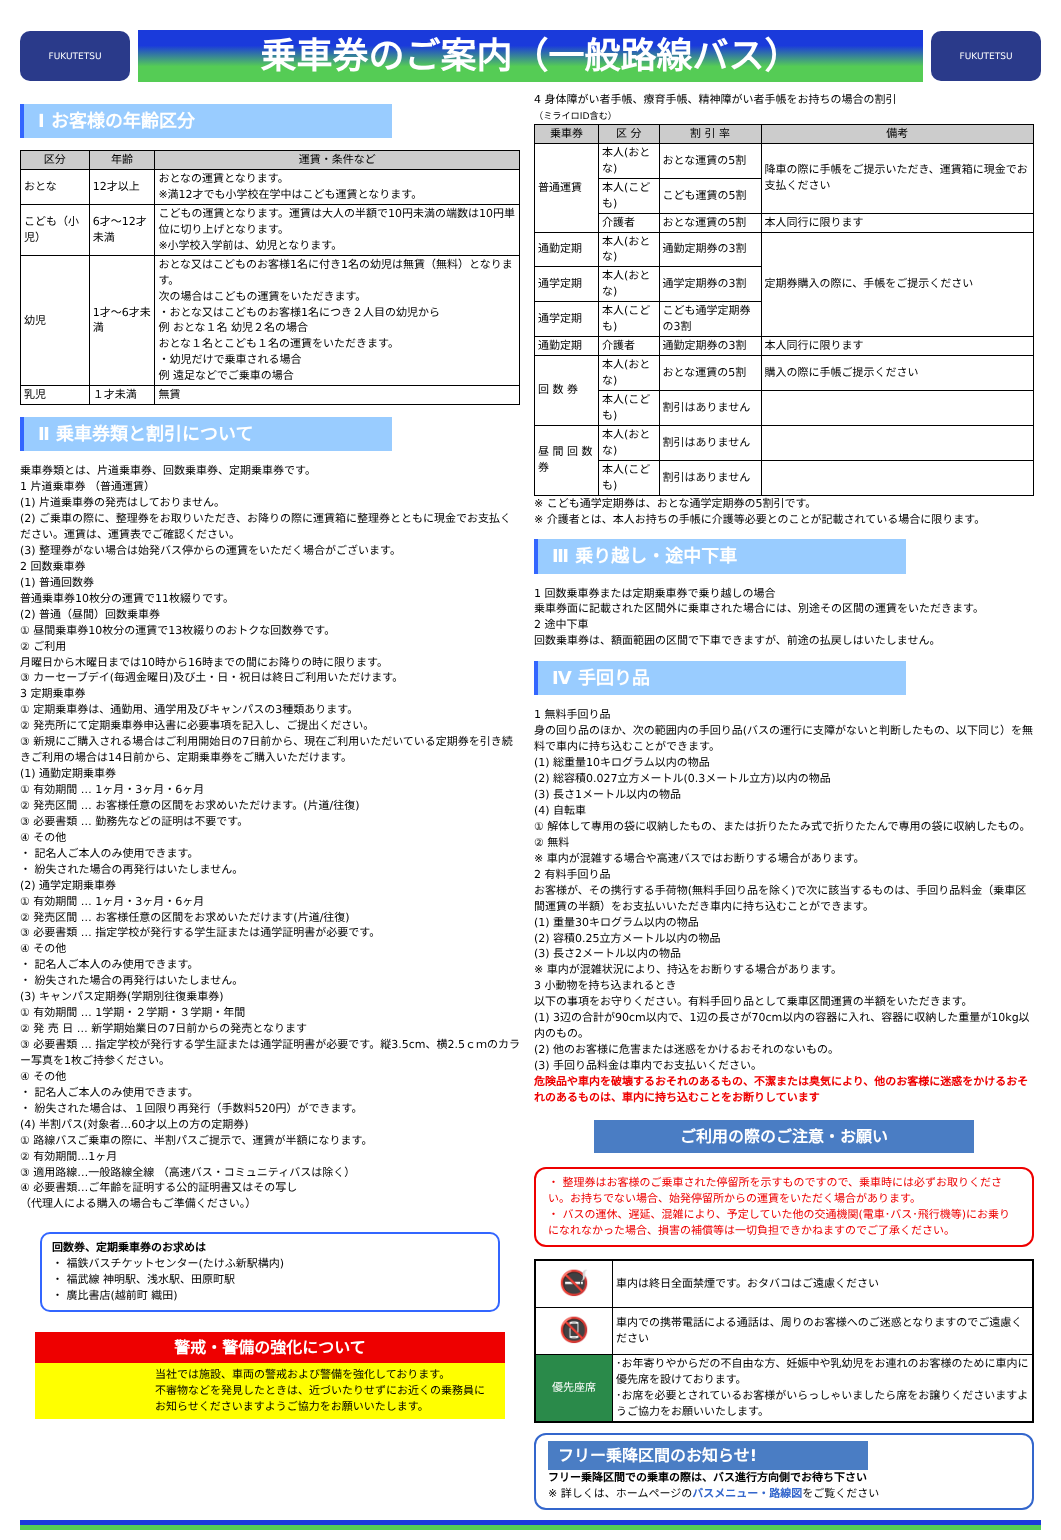FUKUTETSU
乗車券のご案内（一般路線バス）
FUKUTETSU
Ⅰ お客様の年齢区分
| 区分 | 年齢 | 運賃・条件など |
| --- | --- | --- |
| おとな | 12才以上 | おとなの運賃となります。 ※満12才でも小学校在学中はこども運賃となります。 |
| こども（小児） | 6才～12才未満 | こどもの運賃となります。運賃は大人の半額で10円未満の端数は10円単位に切り上げとなります。 ※小学校入学前は、幼児となります。 |
| 幼児 | 1才～6才未満 | おとな又はこどものお客様1名に付き1名の幼児は無賃（無料）となります。 次の場合はこどもの運賃をいただきます。 ・おとな又はこどものお客様1名につき２人目の幼児から 例 おとな１名 幼児２名の場合 おとな１名とこども１名の運賃をいただきます。 ・幼児だけで乗車される場合 例 遠足などでご乗車の場合 |
| 乳児 | １才未満 | 無賃 |
Ⅱ 乗車券類と割引について
乗車券類とは、片道乗車券、回数乗車券、定期乗車券です。
1 片道乗車券 （普通運賃）
(1) 片道乗車券の発売はしておりません。
(2) ご乗車の際に、整理券をお取りいただき、お降りの際に運賃箱に整理券とともに現金でお支払ください。運賃は、運賃表でご確認ください。
(3) 整理券がない場合は始発バス停からの運賃をいただく場合がございます。
2 回数乗車券
(1) 普通回数券
普通乗車券10枚分の運賃で11枚綴りです。
(2) 普通（昼間）回数乗車券
① 昼間乗車券10枚分の運賃で13枚綴りのおトクな回数券です。
② ご利用
月曜日から木曜日までは10時から16時までの間にお降りの時に限ります。
③ カーセーブデイ(毎週金曜日)及び土・日・祝日は終日ご利用いただけます。
3 定期乗車券
① 定期乗車券は、通勤用、通学用及びキャンパスの3種類あります。
② 発売所にて定期乗車券申込書に必要事項を記入し、ご提出ください。
③ 新規にご購入される場合はご利用開始日の7日前から、現在ご利用いただいている定期券を引き続きご利用の場合は14日前から、定期乗車券をご購入いただけます。
(1) 通勤定期乗車券
① 有効期間 … 1ヶ月・3ヶ月・6ヶ月
② 発売区間 … お客様任意の区間をお求めいただけます。(片道/往復)
③ 必要書類 … 勤務先などの証明は不要です。
④ その他
・ 記名人ご本人のみ使用できます。
・ 紛失された場合の再発行はいたしません。
(2) 通学定期乗車券
① 有効期間 … 1ヶ月・3ヶ月・6ヶ月
② 発売区間 … お客様任意の区間をお求めいただけます(片道/往復)
③ 必要書類 … 指定学校が発行する学生証または通学証明書が必要です。
④ その他
・ 記名人ご本人のみ使用できます。
・ 紛失された場合の再発行はいたしません。
(3) キャンパス定期券(学期別往復乗車券)
① 有効期間 … 1学期・２学期・３学期・年間
② 発 売 日 … 新学期始業日の7日前からの発売となります
③ 必要書類 … 指定学校が発行する学生証または通学証明書が必要です。縦3.5cm、横2.5ｃｍのカラー写真を1枚ご持参ください。
④ その他
・ 記名人ご本人のみ使用できます。
・ 紛失された場合は、１回限り再発行（手数料520円）ができます。
(4) 半割パス(対象者…60才以上の方の定期券)
① 路線バスご乗車の際に、半割パスご提示で、運賃が半額になります。
② 有効期間…1ヶ月
③ 適用路線…一般路線全線 （高速バス・コミュニティバスは除く）
④ 必要書類…ご年齢を証明する公的証明書又はその写し
（代理人による購入の場合もご準備ください。）
回数券、定期乗車券のお求めは
・ 福鉄バスチケットセンター(たけふ新駅構内)
・ 福武線 神明駅、浅水駅、田原町駅
・ 廣比書店(越前町 織田)
警戒・警備の強化について
当社では施設、車両の警戒および警備を強化しております。
不審物などを発見したときは、近づいたりせずにお近くの乗務員にお知らせくださいますようご協力をお願いいたします。
4 身体障がい者手帳、療育手帳、精神障がい者手帳をお持ちの場合の割引
（ミライロID含む）
| 乗車券 | 区 分 | 割 引 率 | 備考 |
| --- | --- | --- | --- |
| 普通運賃 | 本人(おとな) | おとな運賃の5割 | 降車の際に手帳をご提示いただき、運賃箱に現金でお支払ください |
| | 本人(こども) | こども運賃の5割 | |
| | 介護者 | おとな運賃の5割 | 本人同行に限ります |
| 通勤定期 | 本人(おとな) | 通勤定期券の3割 | 定期券購入の際に、手帳をご提示ください |
| 通学定期 | 本人(おとな) | 通学定期券の3割 | |
| 通学定期 | 本人(こども) | こども通学定期券の3割 | |
| 通勤定期 | 介護者 | 通勤定期券の3割 | 本人同行に限ります |
| 回 数 券 | 本人(おとな) | おとな運賃の5割 | 購入の際に手帳ご提示ください |
| | 本人(こども) | 割引はありません | |
| 昼 間 回 数 券 | 本人(おとな) | 割引はありません | |
| | 本人(こども) | 割引はありません | |
※ こども通学定期券は、おとな通学定期券の5割引です。
※ 介護者とは、本人お持ちの手帳に介護等必要とのことが記載されている場合に限ります。
Ⅲ 乗り越し・途中下車
1 回数乗車券または定期乗車券で乗り越しの場合
乗車券面に記載された区間外に乗車された場合には、別途その区間の運賃をいただきます。
2 途中下車
回数乗車券は、額面範囲の区間で下車できますが、前途の払戻しはいたしません。
Ⅳ 手回り品
1 無料手回り品
身の回り品のほか、次の範囲内の手回り品(バスの運行に支障がないと判断したもの、以下同じ）を無料で車内に持ち込むことができます。
(1) 総重量10キログラム以内の物品
(2) 総容積0.027立方メートル(0.3メートル立方)以内の物品
(3) 長さ1メートル以内の物品
(4) 自転車
① 解体して専用の袋に収納したもの、または折りたたみ式で折りたたんで専用の袋に収納したもの。
② 無料
※ 車内が混雑する場合や高速バスではお断りする場合があります。
2 有料手回り品
お客様が、その携行する手荷物(無料手回り品を除く)で次に該当するものは、手回り品料金（乗車区間運賃の半額）をお支払いいただき車内に持ち込むことができます。
(1) 重量30キログラム以内の物品
(2) 容積0.25立方メートル以内の物品
(3) 長さ2メートル以内の物品
※ 車内が混雑状況により、持込をお断りする場合があります。
3 小動物を持ち込まれるとき
以下の事項をお守りください。有料手回り品として乗車区間運賃の半額をいただきます。
(1) 3辺の合計が90cm以内で、1辺の長さが70cm以内の容器に入れ、容器に収納した重量が10kg以内のもの。
(2) 他のお客様に危害または迷惑をかけるおそれのないもの。
(3) 手回り品料金は車内でお支払いください。
危険品や車内を破壊するおそれのあるもの、不潔または臭気により、他のお客様に迷惑をかけるおそれのあるものは、車内に持ち込むことをお断りしています
ご利用の際のご注意・お願い
・ 整理券はお客様のご乗車された停留所を示すものですので、乗車時には必ずお取りください。お持ちでない場合、始発停留所からの運賃をいただく場合があります。
・ バスの運休、遅延、混雑により、予定していた他の交通機関(電車･バス･飛行機等)にお乗りになれなかった場合、損害の補償等は一切負担できかねますのでご了承ください。
| 🚭 | 車内は終日全面禁煙です。おタバコはご遠慮ください |
| 📵 | 車内での携帯電話による通話は、周りのお客様へのご迷惑となりますのでご遠慮ください |
| 優先座席 | ･お年寄りやからだの不自由な方、妊娠中や乳幼児をお連れのお客様のために車内に優先席を設けております。 ･お席を必要とされているお客様がいらっしゃいましたら席をお譲りくださいますようご協力をお願いいたします。 |
フリー乗降区間のお知らせ!
フリー乗降区間での乗車の際は、バス進行方向側でお待ち下さい
※ 詳しくは、ホームページのバスメニュー・路線図をご覧ください